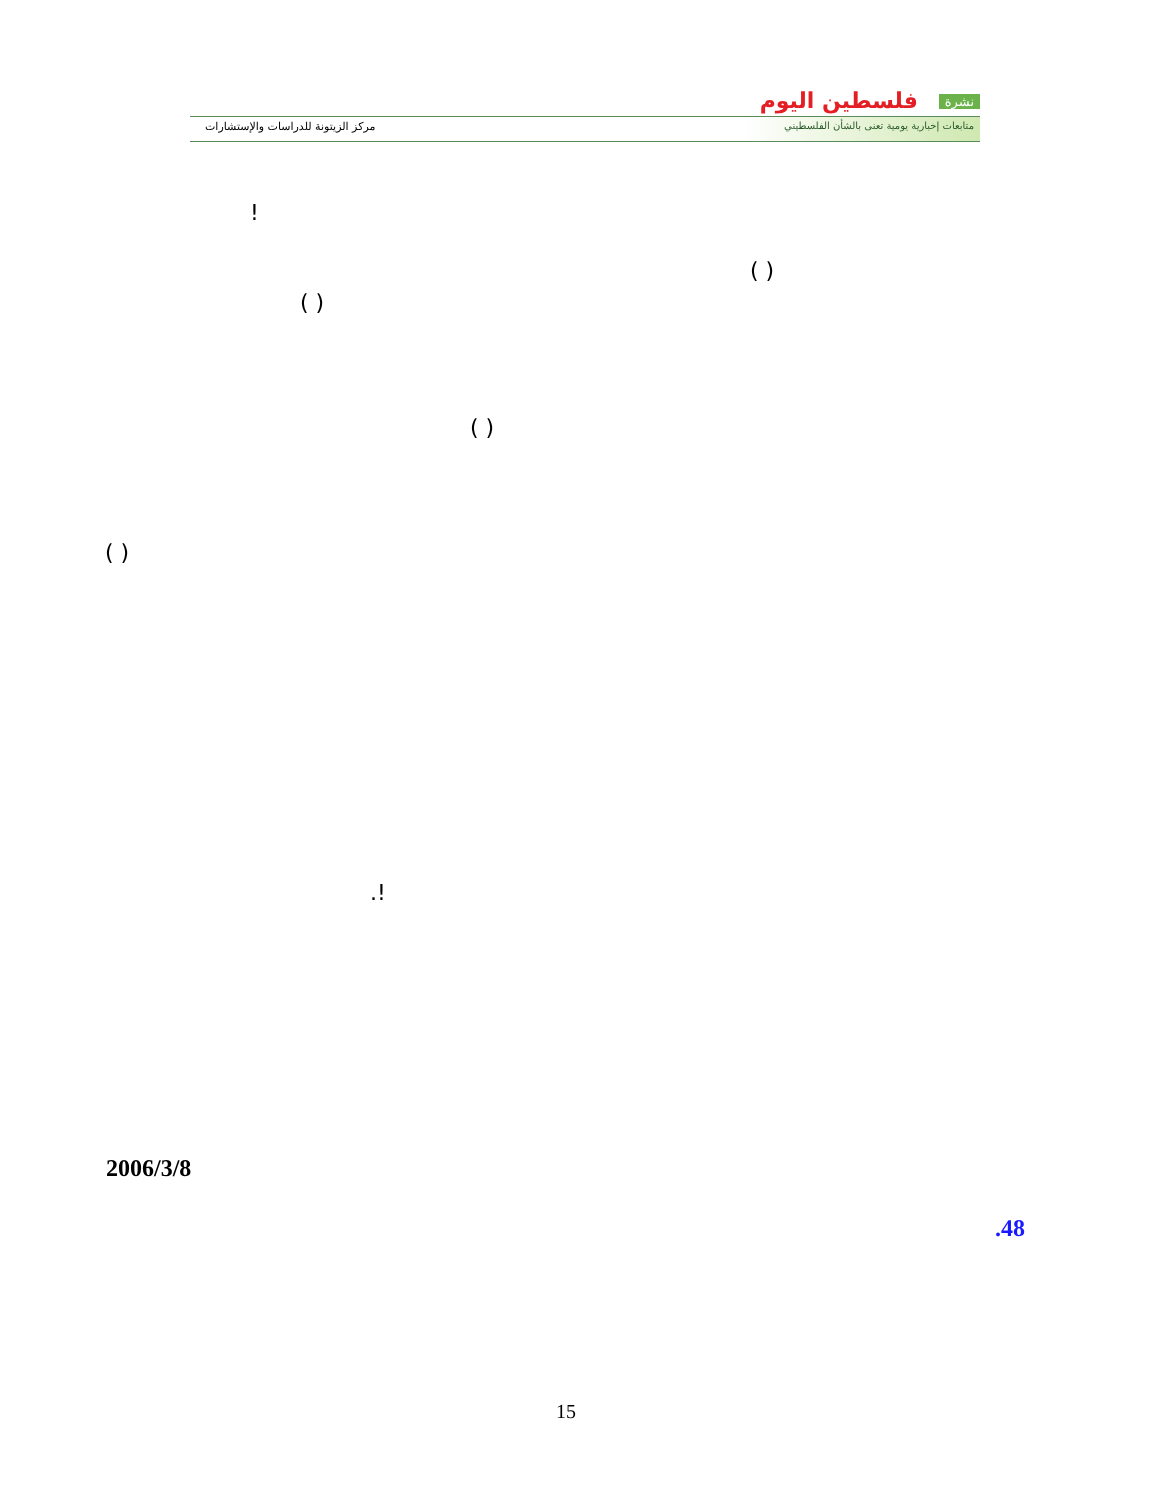نشرة فلسطين اليوم
متابعات إخبارية يومية تعنى بالشأن الفلسطيني
مركز الزيتونة للدراسات والإستشارات
!
( )
( )
( )
( )
.!
2006/3/8
.48
15